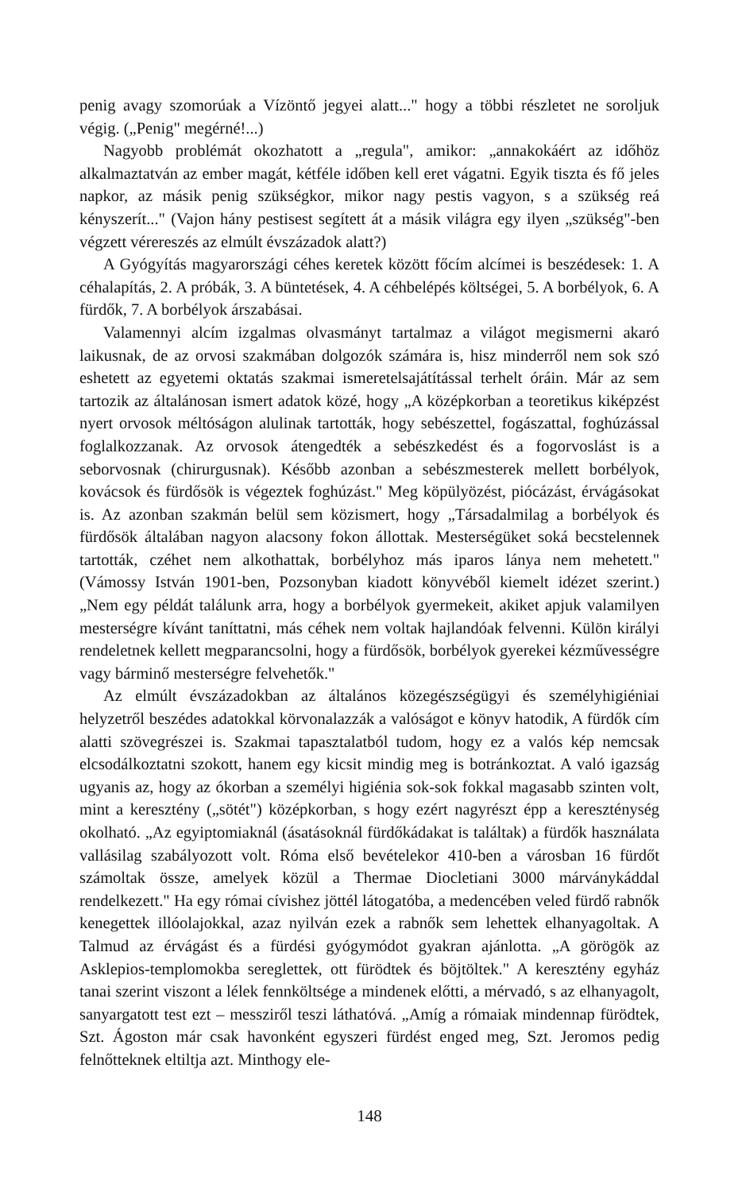penig avagy szomorúak a Vízöntő jegyei alatt..." hogy a többi részletet ne soroljuk végig. („Penig" megérné!...)
Nagyobb problémát okozhatott a „regula", amikor: „annakokáért az időhöz alkalmaztatván az ember magát, kétféle időben kell eret vágatni. Egyik tiszta és fő jeles napkor, az másik penig szükségkor, mikor nagy pestis vagyon, s a szükség reá kényszerít..." (Vajon hány pestisest segített át a másik világra egy ilyen „szükség"-ben végzett vérereszés az elmúlt évszázadok alatt?)
A Gyógyítás magyarországi céhes keretek között főcím alcímei is beszédesek: 1. A céhalapítás, 2. A próbák, 3. A büntetések, 4. A céhbelépés költségei, 5. A borbélyok, 6. A fürdők, 7. A borbélyok árszabásai.
Valamennyi alcím izgalmas olvasmányt tartalmaz a világot megismerni akaró laikusnak, de az orvosi szakmában dolgozók számára is, hisz minderről nem sok szó eshetett az egyetemi oktatás szakmai ismeretelsajátítással terhelt óráin. Már az sem tartozik az általánosan ismert adatok közé, hogy „A középkorban a teoretikus kiképzést nyert orvosok méltóságon alulinak tartották, hogy sebészettel, fogászattal, foghúzással foglalkozzanak. Az orvosok átengedték a sebészkedést és a fogorvoslást is a seborvosnak (chirurgusnak). Később azonban a sebészmesterek mellett borbélyok, kovácsok és fürdősök is végeztek foghúzást." Meg köpülyözést, piócázást, érvágásokat is. Az azonban szakmán belül sem közismert, hogy „Társadalmilag a borbélyok és fürdősök általában nagyon alacsony fokon állottak. Mesterségüket soká becstelennek tartották, czéhet nem alkothattak, borbélyhoz más iparos lánya nem mehetett." (Vámossy István 1901-ben, Pozsonyban kiadott könyvéből kiemelt idézet szerint.) „Nem egy példát találunk arra, hogy a borbélyok gyermekeit, akiket apjuk valamilyen mesterségre kívánt taníttatni, más céhek nem voltak hajlandóak felvenni. Külön királyi rendeletnek kellett megparancsolni, hogy a fürdősök, borbélyok gyerekei kézművességre vagy bárminő mesterségre felvehetők."
Az elmúlt évszázadokban az általános közegészségügyi és személyhigiéniai helyzetről beszédes adatokkal körvonalazzák a valóságot e könyv hatodik, A fürdők cím alatti szövegrészei is. Szakmai tapasztalatból tudom, hogy ez a valós kép nemcsak elcsodálkoztatni szokott, hanem egy kicsit mindig meg is botránkoztat. A való igazság ugyanis az, hogy az ókorban a személyi higiénia sok-sok fokkal magasabb szinten volt, mint a keresztény („sötét") középkorban, s hogy ezért nagyrészt épp a kereszténység okolható. „Az egyiptomiaknál (ásatásoknál fürdőkádakat is találtak) a fürdők használata vallásilag szabályozott volt. Róma első bevételekor 410-ben a városban 16 fürdőt számoltak össze, amelyek közül a Thermae Diocletiani 3000 márványkáddal rendelkezett." Ha egy római cívishez jöttél látogatóba, a medencében veled fürdő rabnők kenegettek illóolajokkal, azaz nyilván ezek a rabnők sem lehettek elhanyagoltak. A Talmud az érvágást és a fürdési gyógymódot gyakran ajánlotta. „A görögök az Asklepios-templomokba sereglettek, ott fürödtek és böjtöltek." A keresztény egyház tanai szerint viszont a lélek fennköltsége a mindenek előtti, a mérvadó, s az elhanyagolt, sanyargatott test ezt – messziről teszi láthatóvá. „Amíg a rómaiak mindennap fürödtek, Szt. Ágoston már csak havonként egyszeri fürdést enged meg, Szt. Jeromos pedig felnőtteknek eltiltja azt. Minthogy ele-
148